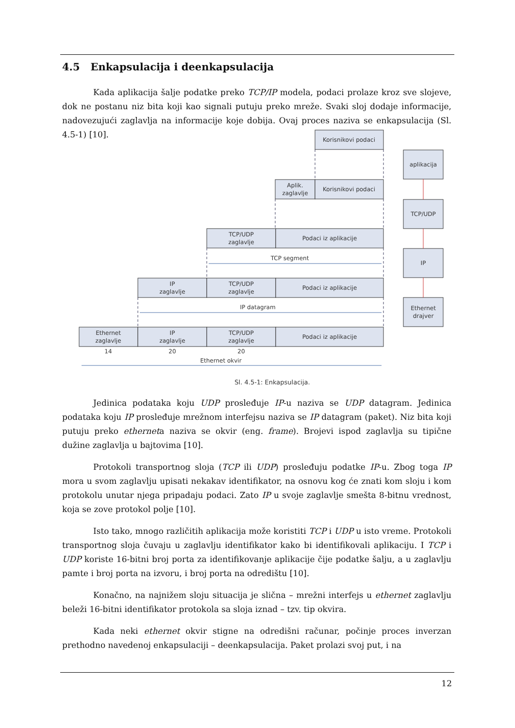4.5 Enkapsulacija i deenkapsulacija
Kada aplikacija šalje podatke preko TCP/IP modela, podaci prolaze kroz sve slojeve, dok ne postanu niz bita koji kao signali putuju preko mreže. Svaki sloj dodaje informacije, nadovezujući zaglavlja na informacije koje dobija. Ovaj proces naziva se enkapsulacija (Sl. 4.5-1) [10].
Korisnikovi podaci
Aplik.
zaglavlje
Korisnikovi podaci
TCP/UDP
zaglavlje
Podaci iz aplikacije
TCP segment
IP
zaglavlje
TCP/UDP
zaglavlje
Podaci iz aplikacije
IP datagram
Ethernet
zaglavlje
IP
zaglavlje
TCP/UDP
zaglavlje
Podaci iz aplikacije
14
20
20
Ethernet okvir
aplikacija
TCP/UDP
IP
Ethernet
drajver
Sl. 4.5-1: Enkapsulacija.
Jedinica podataka koju UDP prosleđuje IP-u naziva se UDP datagram. Jedinica podataka koju IP prosleđuje mrežnom interfejsu naziva se IP datagram (paket). Niz bita koji putuju preko etherneta naziva se okvir (eng. frame). Brojevi ispod zaglavlja su tipične dužine zaglavlja u bajtovima [10].
Protokoli transportnog sloja (TCP ili UDP) prosleđuju podatke IP-u. Zbog toga IP mora u svom zaglavlju upisati nekakav identifikator, na osnovu kog će znati kom sloju i kom protokolu unutar njega pripadaju podaci. Zato IP u svoje zaglavlje smešta 8-bitnu vrednost, koja se zove protokol polje [10].
Isto tako, mnogo različitih aplikacija može koristiti TCP i UDP u isto vreme. Protokoli transportnog sloja čuvaju u zaglavlju identifikator kako bi identifikovali aplikaciju. I TCP i UDP koriste 16-bitni broj porta za identifikovanje aplikacije čije podatke šalju, a u zaglavlju pamte i broj porta na izvoru, i broj porta na odredištu [10].
Konačno, na najnižem sloju situacija je slična – mrežni interfejs u ethernet zaglavlju beleži 16-bitni identifikator protokola sa sloja iznad – tzv. tip okvira.
Kada neki ethernet okvir stigne na odredišni računar, počinje proces inverzan prethodno navedenoj enkapsulaciji – deenkapsulacija. Paket prolazi svoj put, i na
12